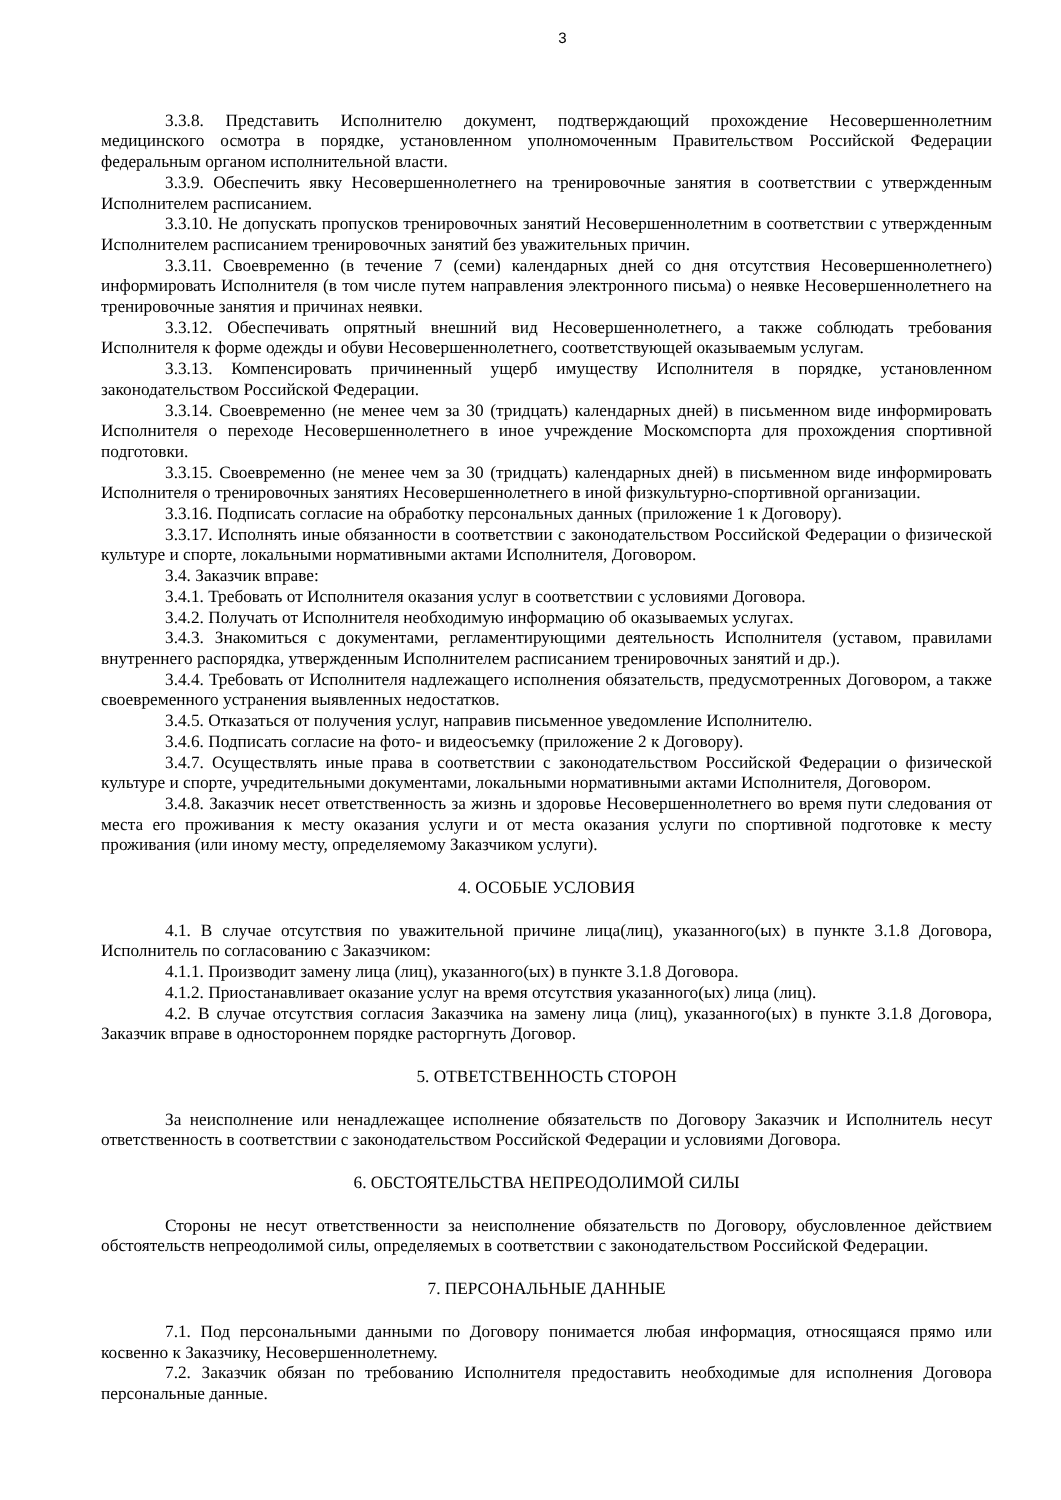3
3.3.8. Представить Исполнителю документ, подтверждающий прохождение Несовершеннолетним медицинского осмотра в порядке, установленном уполномоченным Правительством Российской Федерации федеральным органом исполнительной власти.
3.3.9. Обеспечить явку Несовершеннолетнего на тренировочные занятия в соответствии с утвержденным Исполнителем расписанием.
3.3.10. Не допускать пропусков тренировочных занятий Несовершеннолетним в соответствии с утвержденным Исполнителем расписанием тренировочных занятий без уважительных причин.
3.3.11. Своевременно (в течение 7 (семи) календарных дней со дня отсутствия Несовершеннолетнего) информировать Исполнителя (в том числе путем направления электронного письма) о неявке Несовершеннолетнего на тренировочные занятия и причинах неявки.
3.3.12. Обеспечивать опрятный внешний вид Несовершеннолетнего, а также соблюдать требования Исполнителя к форме одежды и обуви Несовершеннолетнего, соответствующей оказываемым услугам.
3.3.13. Компенсировать причиненный ущерб имуществу Исполнителя в порядке, установленном законодательством Российской Федерации.
3.3.14. Своевременно (не менее чем за 30 (тридцать) календарных дней) в письменном виде информировать Исполнителя о переходе Несовершеннолетнего в иное учреждение Москомспорта для прохождения спортивной подготовки.
3.3.15. Своевременно (не менее чем за 30 (тридцать) календарных дней) в письменном виде информировать Исполнителя о тренировочных занятиях Несовершеннолетнего в иной физкультурно-спортивной организации.
3.3.16. Подписать согласие на обработку персональных данных (приложение 1 к Договору).
3.3.17. Исполнять иные обязанности в соответствии с законодательством Российской Федерации о физической культуре и спорте, локальными нормативными актами Исполнителя, Договором.
3.4. Заказчик вправе:
3.4.1. Требовать от Исполнителя оказания услуг в соответствии с условиями Договора.
3.4.2. Получать от Исполнителя необходимую информацию об оказываемых услугах.
3.4.3. Знакомиться с документами, регламентирующими деятельность Исполнителя (уставом, правилами внутреннего распорядка, утвержденным Исполнителем расписанием тренировочных занятий и др.).
3.4.4. Требовать от Исполнителя надлежащего исполнения обязательств, предусмотренных Договором, а также своевременного устранения выявленных недостатков.
3.4.5. Отказаться от получения услуг, направив письменное уведомление Исполнителю.
3.4.6. Подписать согласие на фото- и видеосъемку (приложение 2 к Договору).
3.4.7. Осуществлять иные права в соответствии с законодательством Российской Федерации о физической культуре и спорте, учредительными документами, локальными нормативными актами Исполнителя, Договором.
3.4.8. Заказчик несет ответственность за жизнь и здоровье Несовершеннолетнего во время пути следования от места его проживания к месту оказания услуги и от места оказания услуги по спортивной подготовке к месту проживания (или иному месту, определяемому Заказчиком услуги).
4. ОСОБЫЕ УСЛОВИЯ
4.1. В случае отсутствия по уважительной причине лица(лиц), указанного(ых) в пункте 3.1.8 Договора, Исполнитель по согласованию с Заказчиком:
4.1.1. Производит замену лица (лиц), указанного(ых) в пункте 3.1.8 Договора.
4.1.2. Приостанавливает оказание услуг на время отсутствия указанного(ых) лица (лиц).
4.2. В случае отсутствия согласия Заказчика на замену лица (лиц), указанного(ых) в пункте 3.1.8 Договора, Заказчик вправе в одностороннем порядке расторгнуть Договор.
5. ОТВЕТСТВЕННОСТЬ СТОРОН
За неисполнение или ненадлежащее исполнение обязательств по Договору Заказчик и Исполнитель несут ответственность в соответствии с законодательством Российской Федерации и условиями Договора.
6. ОБСТОЯТЕЛЬСТВА НЕПРЕОДОЛИМОЙ СИЛЫ
Стороны не несут ответственности за неисполнение обязательств по Договору, обусловленное действием обстоятельств непреодолимой силы, определяемых в соответствии с законодательством Российской Федерации.
7. ПЕРСОНАЛЬНЫЕ ДАННЫЕ
7.1. Под персональными данными по Договору понимается любая информация, относящаяся прямо или косвенно к Заказчику, Несовершеннолетнему.
7.2. Заказчик обязан по требованию Исполнителя предоставить необходимые для исполнения Договора персональные данные.